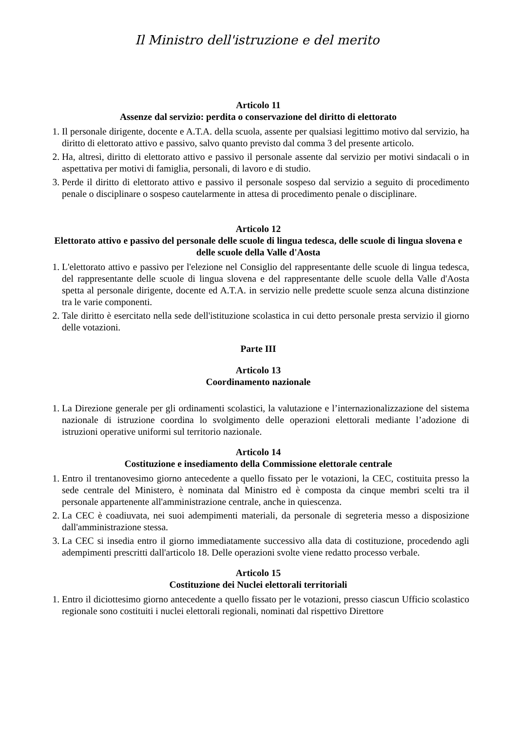Il Ministro dell'istruzione e del merito
Articolo 11
Assenze dal servizio: perdita o conservazione del diritto di elettorato
1. Il personale dirigente, docente e A.T.A. della scuola, assente per qualsiasi legittimo motivo dal servizio, ha diritto di elettorato attivo e passivo, salvo quanto previsto dal comma 3 del presente articolo.
2. Ha, altresì, diritto di elettorato attivo e passivo il personale assente dal servizio per motivi sindacali o in aspettativa per motivi di famiglia, personali, di lavoro e di studio.
3. Perde il diritto di elettorato attivo e passivo il personale sospeso dal servizio a seguito di procedimento penale o disciplinare o sospeso cautelarmente in attesa di procedimento penale o disciplinare.
Articolo 12
Elettorato attivo e passivo del personale delle scuole di lingua tedesca, delle scuole di lingua slovena e delle scuole della Valle d'Aosta
1. L'elettorato attivo e passivo per l'elezione nel Consiglio del rappresentante delle scuole di lingua tedesca, del rappresentante delle scuole di lingua slovena e del rappresentante delle scuole della Valle d'Aosta spetta al personale dirigente, docente ed A.T.A. in servizio nelle predette scuole senza alcuna distinzione tra le varie componenti.
2. Tale diritto è esercitato nella sede dell'istituzione scolastica in cui detto personale presta servizio il giorno delle votazioni.
Parte III
Articolo 13
Coordinamento nazionale
1. La Direzione generale per gli ordinamenti scolastici, la valutazione e l’internazionalizzazione del sistema nazionale di istruzione coordina lo svolgimento delle operazioni elettorali mediante l’adozione di istruzioni operative uniformi sul territorio nazionale.
Articolo 14
Costituzione e insediamento della Commissione elettorale centrale
1. Entro il trentanovesimo giorno antecedente a quello fissato per le votazioni, la CEC, costituita presso la sede centrale del Ministero, è nominata dal Ministro ed è composta da cinque membri scelti tra il personale appartenente all'amministrazione centrale, anche in quiescenza.
2. La CEC è coadiuvata, nei suoi adempimenti materiali, da personale di segreteria messo a disposizione dall'amministrazione stessa.
3. La CEC si insedia entro il giorno immediatamente successivo alla data di costituzione, procedendo agli adempimenti prescritti dall'articolo 18. Delle operazioni svolte viene redatto processo verbale.
Articolo 15
Costituzione dei Nuclei elettorali territoriali
1. Entro il diciottesimo giorno antecedente a quello fissato per le votazioni, presso ciascun Ufficio scolastico regionale sono costituiti i nuclei elettorali regionali, nominati dal rispettivo Direttore